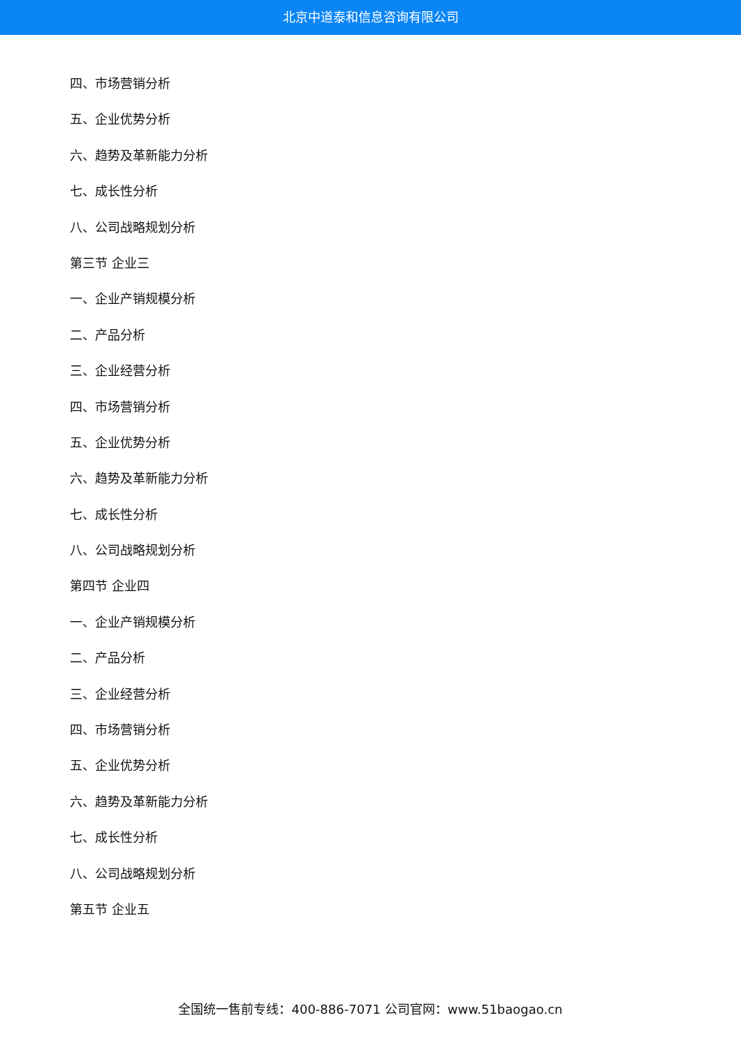北京中道泰和信息咨询有限公司
四、市场营销分析
五、企业优势分析
六、趋势及革新能力分析
七、成长性分析
八、公司战略规划分析
第三节 企业三
一、企业产销规模分析
二、产品分析
三、企业经营分析
四、市场营销分析
五、企业优势分析
六、趋势及革新能力分析
七、成长性分析
八、公司战略规划分析
第四节 企业四
一、企业产销规模分析
二、产品分析
三、企业经营分析
四、市场营销分析
五、企业优势分析
六、趋势及革新能力分析
七、成长性分析
八、公司战略规划分析
第五节 企业五
全国统一售前专线：400-886-7071 公司官网：www.51baogao.cn